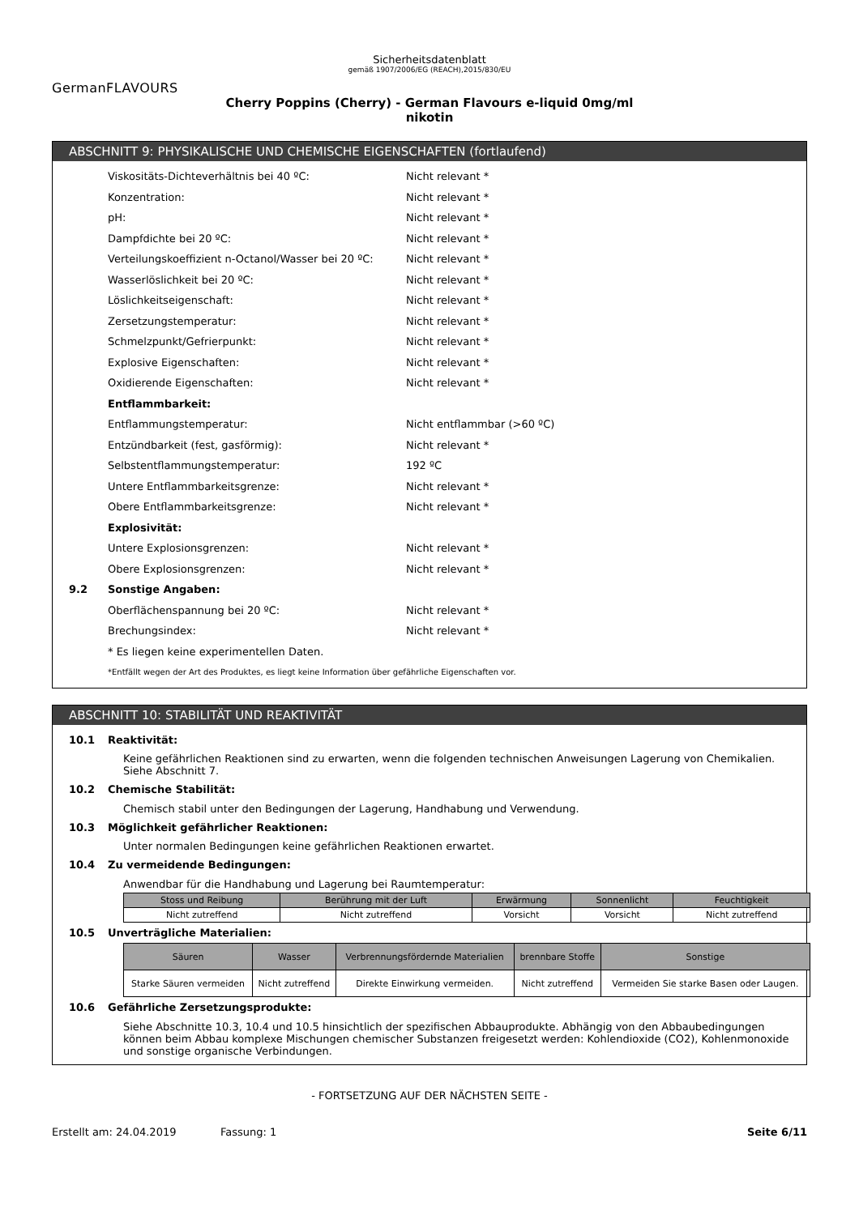Sicherheitsdatenblatt
gemäß 1907/2006/EG (REACH),2015/830/EU
GermanFLAVOURS
Cherry Poppins (Cherry) - German Flavours e-liquid 0mg/ml
nikotin
ABSCHNITT 9: PHYSIKALISCHE UND CHEMISCHE EIGENSCHAFTEN (fortlaufend)
Viskositäts-Dichteverhältnis bei 40 ºC: Nicht relevant *
Konzentration: Nicht relevant *
pH: Nicht relevant *
Dampfdichte bei 20 ºC: Nicht relevant *
Verteilungskoeffizient n-Octanol/Wasser bei 20 ºC: Nicht relevant *
Wasserlöslichkeit bei 20 ºC: Nicht relevant *
Löslichkeitseigenschaft: Nicht relevant *
Zersetzungstemperatur: Nicht relevant *
Schmelzpunkt/Gefrierpunkt: Nicht relevant *
Explosive Eigenschaften: Nicht relevant *
Oxidierende Eigenschaften: Nicht relevant *
Entflammbarkeit:
Entflammungstemperatur: Nicht entflammbar (>60 ºC)
Entzündbarkeit (fest, gasförmig): Nicht relevant *
Selbstentflammungstemperatur: 192 ºC
Untere Entflammbarkeitsgrenze: Nicht relevant *
Obere Entflammbarkeitsgrenze: Nicht relevant *
Explosivität:
Untere Explosionsgrenzen: Nicht relevant *
Obere Explosionsgrenzen: Nicht relevant *
9.2 Sonstige Angaben:
Oberflächenspannung bei 20 ºC: Nicht relevant *
Brechungsindex: Nicht relevant *
* Es liegen keine experimentellen Daten.
*Entfällt wegen der Art des Produktes, es liegt keine Information über gefährliche Eigenschaften vor.
ABSCHNITT 10: STABILITÄT UND REAKTIVITÄT
10.1 Reaktivität:
Keine gefährlichen Reaktionen sind zu erwarten, wenn die folgenden technischen Anweisungen Lagerung von Chemikalien. Siehe Abschnitt 7.
10.2 Chemische Stabilität:
Chemisch stabil unter den Bedingungen der Lagerung, Handhabung und Verwendung.
10.3 Möglichkeit gefährlicher Reaktionen:
Unter normalen Bedingungen keine gefährlichen Reaktionen erwartet.
10.4 Zu vermeidende Bedingungen:
Anwendbar für die Handhabung und Lagerung bei Raumtemperatur:
| Stoss und Reibung | Berührung mit der Luft | Erwärmung | Sonnenlicht | Feuchtigkeit |
| --- | --- | --- | --- | --- |
| Nicht zutreffend | Nicht zutreffend | Vorsicht | Vorsicht | Nicht zutreffend |
10.5 Unverträgliche Materialien:
| Säuren | Wasser | Verbrennungsfördernde Materialien | brennbare Stoffe | Sonstige |
| --- | --- | --- | --- | --- |
| Starke Säuren vermeiden | Nicht zutreffend | Direkte Einwirkung vermeiden. | Nicht zutreffend | Vermeiden Sie starke Basen oder Laugen. |
10.6 Gefährliche Zersetzungsprodukte:
Siehe Abschnitte 10.3, 10.4 und 10.5 hinsichtlich der spezifischen Abbauprodukte. Abhängig von den Abbaubedingungen können beim Abbau komplexe Mischungen chemischer Substanzen freigesetzt werden: Kohlendioxide (CO2), Kohlenmonoxide und sonstige organische Verbindungen.
- FORTSETZUNG AUF DER NÄCHSTEN SEITE -
Erstellt am: 24.04.2019 Fassung: 1 Seite 6/11